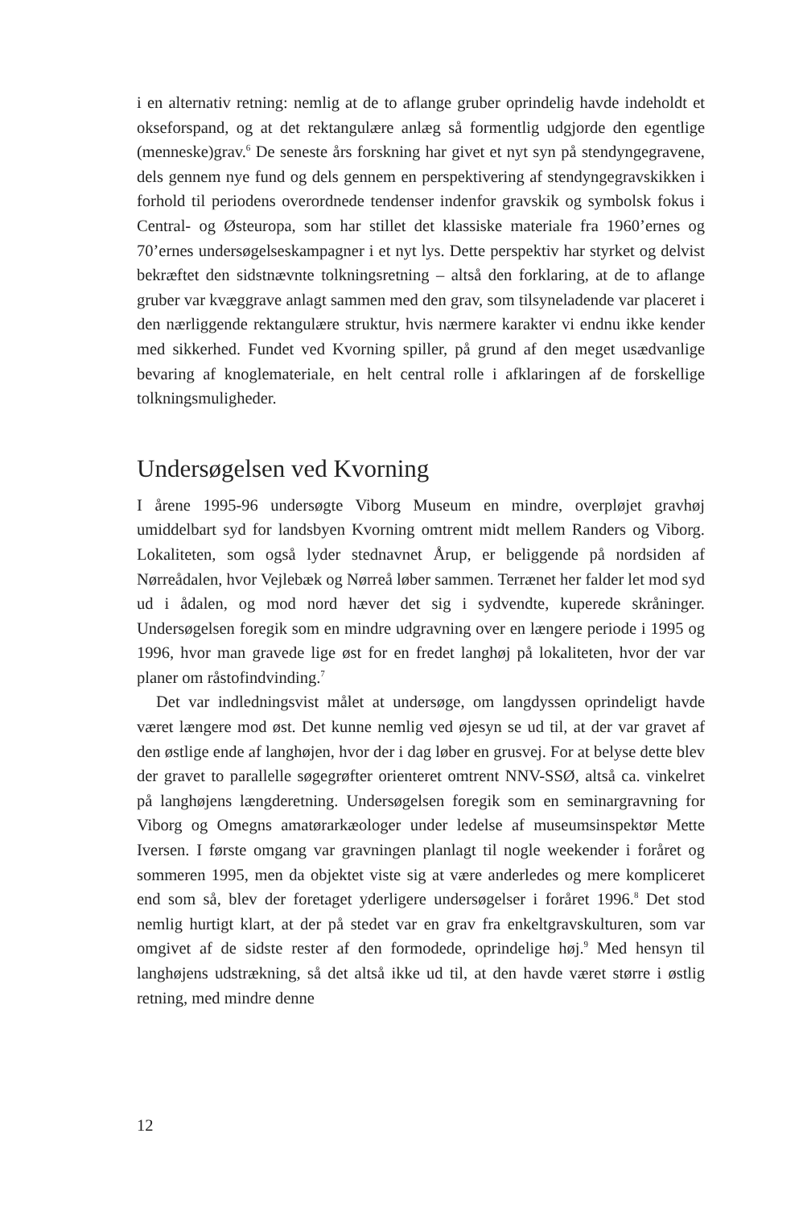i en alternativ retning: nemlig at de to aflange gruber oprindelig havde indeholdt et okseforspand, og at det rektangulære anlæg så formentlig udgjorde den egentlige (menneske)grav.<sup>6</sup> De seneste års forskning har givet et nyt syn på stendyngegravene, dels gennem nye fund og dels gennem en perspektivering af stendyngegravskikken i forhold til periodens overordnede tendenser indenfor gravskik og symbolsk fokus i Central- og Østeuropa, som har stillet det klassiske materiale fra 1960’ernes og 70’ernes undersøgelseskampagner i et nyt lys. Dette perspektiv har styrket og delvist bekræftet den sidstnævnte tolkningsretning – altså den forklaring, at de to aflange gruber var kvæggrave anlagt sammen med den grav, som tilsyneladende var placeret i den nærliggende rektangulære struktur, hvis nærmere karakter vi endnu ikke kender med sikkerhed. Fundet ved Kvorning spiller, på grund af den meget usædvanlige bevaring af knoglemateriale, en helt central rolle i afklaringen af de forskellige tolkningsmuligheder.
Undersøgelsen ved Kvorning
I årene 1995-96 undersøgte Viborg Museum en mindre, overpløjet gravhøj umiddelbart syd for landsbyen Kvorning omtrent midt mellem Randers og Viborg. Lokaliteten, som også lyder stednavnet Årup, er beliggende på nordsiden af Nørreådalen, hvor Vejlebæk og Nørreå løber sammen. Terrænet her falder let mod syd ud i ådalen, og mod nord hæver det sig i sydvendte, kuperede skråninger. Undersøgelsen foregik som en mindre udgravning over en længere periode i 1995 og 1996, hvor man gravede lige øst for en fredet langhøj på lokaliteten, hvor der var planer om råstofindvinding.<sup>7</sup>
Det var indledningsvist målet at undersøge, om langdyssen oprindeligt havde været længere mod øst. Det kunne nemlig ved øjesyn se ud til, at der var gravet af den østlige ende af langhøjen, hvor der i dag løber en grusvej. For at belyse dette blev der gravet to parallelle søgegrøfter orienteret omtrent NNV-SSØ, altså ca. vinkelret på langhøjens længderetning. Undersøgelsen foregik som en seminargravning for Viborg og Omegns amatørarkæologer under ledelse af museumsinspektør Mette Iversen. I første omgang var gravningen planlagt til nogle weekender i foråret og sommeren 1995, men da objektet viste sig at være anderledes og mere kompliceret end som så, blev der foretaget yderligere undersøgelser i foråret 1996.<sup>8</sup> Det stod nemlig hurtigt klart, at der på stedet var en grav fra enkeltgravskulturen, som var omgivet af de sidste rester af den formodede, oprindelige høj.<sup>9</sup> Med hensyn til langhøjens udstrækning, så det altså ikke ud til, at den havde været større i østlig retning, med mindre denne
12